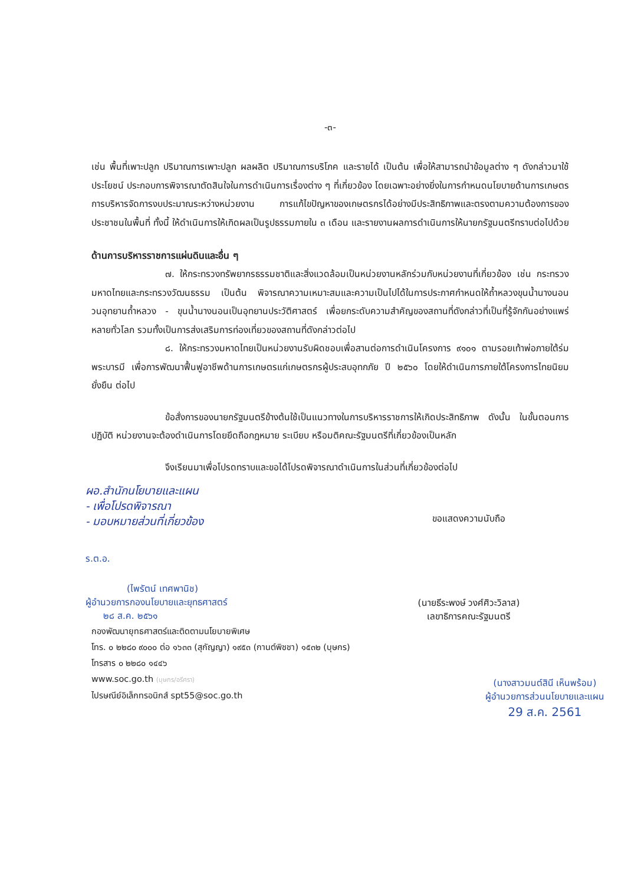-๓-
เช่น พื้นที่เพาะปลูก ปริมาณการเพาะปลูก ผลผลิต ปริมาณการบริโภค และรายได้ เป็นต้น เพื่อให้สามารถนำข้อมูลต่าง ๆ ดังกล่าวมาใช้ประโยชน์ ประกอบการพิจารณาตัดสินใจในการดำเนินการเรื่องต่าง ๆ ที่เกี่ยวข้อง โดยเฉพาะอย่างยิ่งในการกำหนดนโยบายด้านการเกษตร การบริหารจัดการงบประมาณระหว่างหน่วยงาน การแก้ไขปัญหาของเกษตรกรได้อย่างมีประสิทธิภาพและตรงตามความต้องการของประชาชนในพื้นที่ ทั้งนี้ ให้ดำเนินการให้เกิดผลเป็นรูปธรรมภายใน ๓ เดือน และรายงานผลการดำเนินการให้นายกรัฐมนตรีทราบต่อไปด้วย
ด้านการบริหารราชการแผ่นดินและอื่น ๆ
๗. ให้กระทรวงทรัพยากรธรรมชาติและสิ่งแวดล้อมเป็นหน่วยงานหลักร่วมกับหน่วยงานที่เกี่ยวข้อง เช่น กระทรวงมหาดไทยและกระทรวงวัฒนธรรม เป็นต้น พิจารณาความเหมาะสมและความเป็นไปได้ในการประกาศกำหนดให้ถ้ำหลวงขุนน้ำนางนอน วนอุทยานถ้ำหลวง - ขุนน้ำนางนอนเป็นอุทยานประวัติศาสตร์ เพื่อยกระดับความสำคัญของสถานที่ดังกล่าวที่เป็นที่รู้จักกันอย่างแพร่หลายทั่วโลก รวมทั้งเป็นการส่งเสริมการท่องเที่ยวของสถานที่ดังกล่าวต่อไป
๘. ให้กระทรวงมหาดไทยเป็นหน่วยงานรับผิดชอบเพื่อสานต่อการดำเนินโครงการ ๙๑๐๑ ตามรอยเท้าพ่อภายใต้ร่มพระบารมี เพื่อการพัฒนาฟื้นฟูอาชีพด้านการเกษตรแก่เกษตรกรผู้ประสบอุทกภัย ปี ๒๕๖๐ โดยให้ดำเนินการภายใต้โครงการไทยนิยม ยั่งยืน ต่อไป
ข้อสั่งการของนายกรัฐมนตรีข้างต้นใช้เป็นแนวทางในการบริหารราชการให้เกิดประสิทธิภาพ ดังนั้น ในขั้นตอนการปฏิบัติ หน่วยงานจะต้องดำเนินการโดยยึดถือกฎหมาย ระเบียบ หรือมติคณะรัฐมนตรีที่เกี่ยวข้องเป็นหลัก
จึงเรียนมาเพื่อโปรดทราบและขอได้โปรดพิจารณาดำเนินการในส่วนที่เกี่ยวข้องต่อไป
ผอ.สำนักนโยบายและแผน
- เพื่อโปรดพิจารณา
- มอบหมายส่วนที่เกี่ยวข้อง
ร.ต.อ.
(ไพรัตน์ เทศพานิช)
ผู้อำนวยการกองนโยบายและยุทธศาสตร์
๒๘ ส.ค. ๒๕๖๑
ขอแสดงความนับถือ
(นายธีระพงษ์ วงศ์ศิวะวิลาส)
เลขาธิการคณะรัฐมนตรี
กองพัฒนายุทธศาสตร์และติดตามนโยบายพิเศษ
โทร. ๐ ๒๒๘๐ ๙๐๐๐ ต่อ ๑๖๓๓ (สุกัญญา) ๑๙๕๓ (กานต์พิชชา) ๑๕๓๒ (บุษกร)
โทรสาร ๐ ๒๒๘๐ ๑๔๔๖
www.soc.go.th (บุษกร/อรีศรา)
ไปรษณีย์อิเล็กทรอนิกส์ spt55@soc.go.th
(นางสาวมนต์สินี เห็นพร้อม)
ผู้อำนวยการส่วนนโยบายและแผน
29 ส.ค. 2561